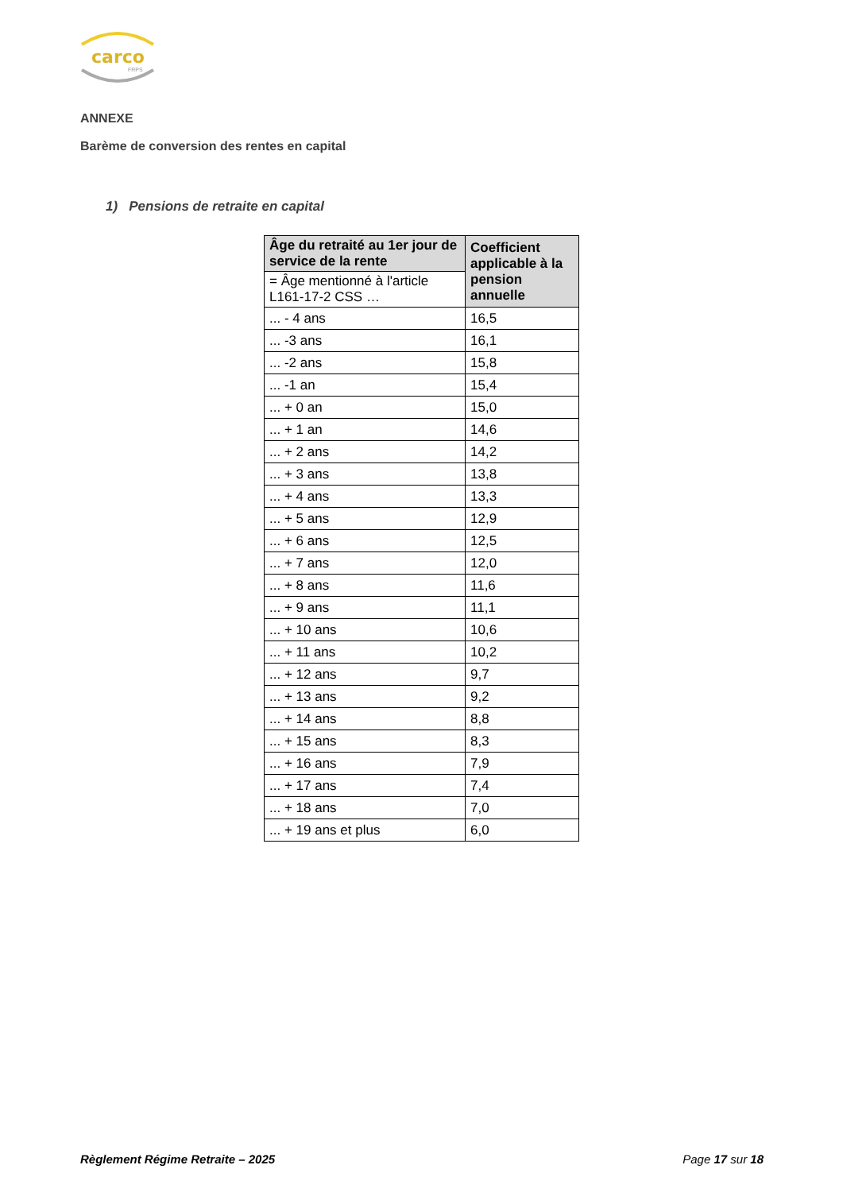carco
FRPS
ANNEXE
Barème de conversion des rentes en capital
1) Pensions de retraite en capital
| Âge du retraité au 1er jour de service de la rente | Coefficient applicable à la pension annuelle |
| --- | --- |
| = Âge mentionné à l'article L161-17-2 CSS … | |
| ... - 4 ans | 16,5 |
| ... -3 ans | 16,1 |
| ... -2 ans | 15,8 |
| ... -1 an | 15,4 |
| ... + 0 an | 15,0 |
| ... + 1 an | 14,6 |
| ... + 2 ans | 14,2 |
| ... + 3 ans | 13,8 |
| ... + 4 ans | 13,3 |
| ... + 5 ans | 12,9 |
| ... + 6 ans | 12,5 |
| ... + 7 ans | 12,0 |
| ... + 8 ans | 11,6 |
| ... + 9 ans | 11,1 |
| ... + 10 ans | 10,6 |
| ... + 11 ans | 10,2 |
| ... + 12 ans | 9,7 |
| ... + 13 ans | 9,2 |
| ... + 14 ans | 8,8 |
| ... + 15 ans | 8,3 |
| ... + 16 ans | 7,9 |
| ... + 17 ans | 7,4 |
| ... + 18 ans | 7,0 |
| ... + 19 ans et plus | 6,0 |
Règlement Régime Retraite – 2025 Page 17 sur 18